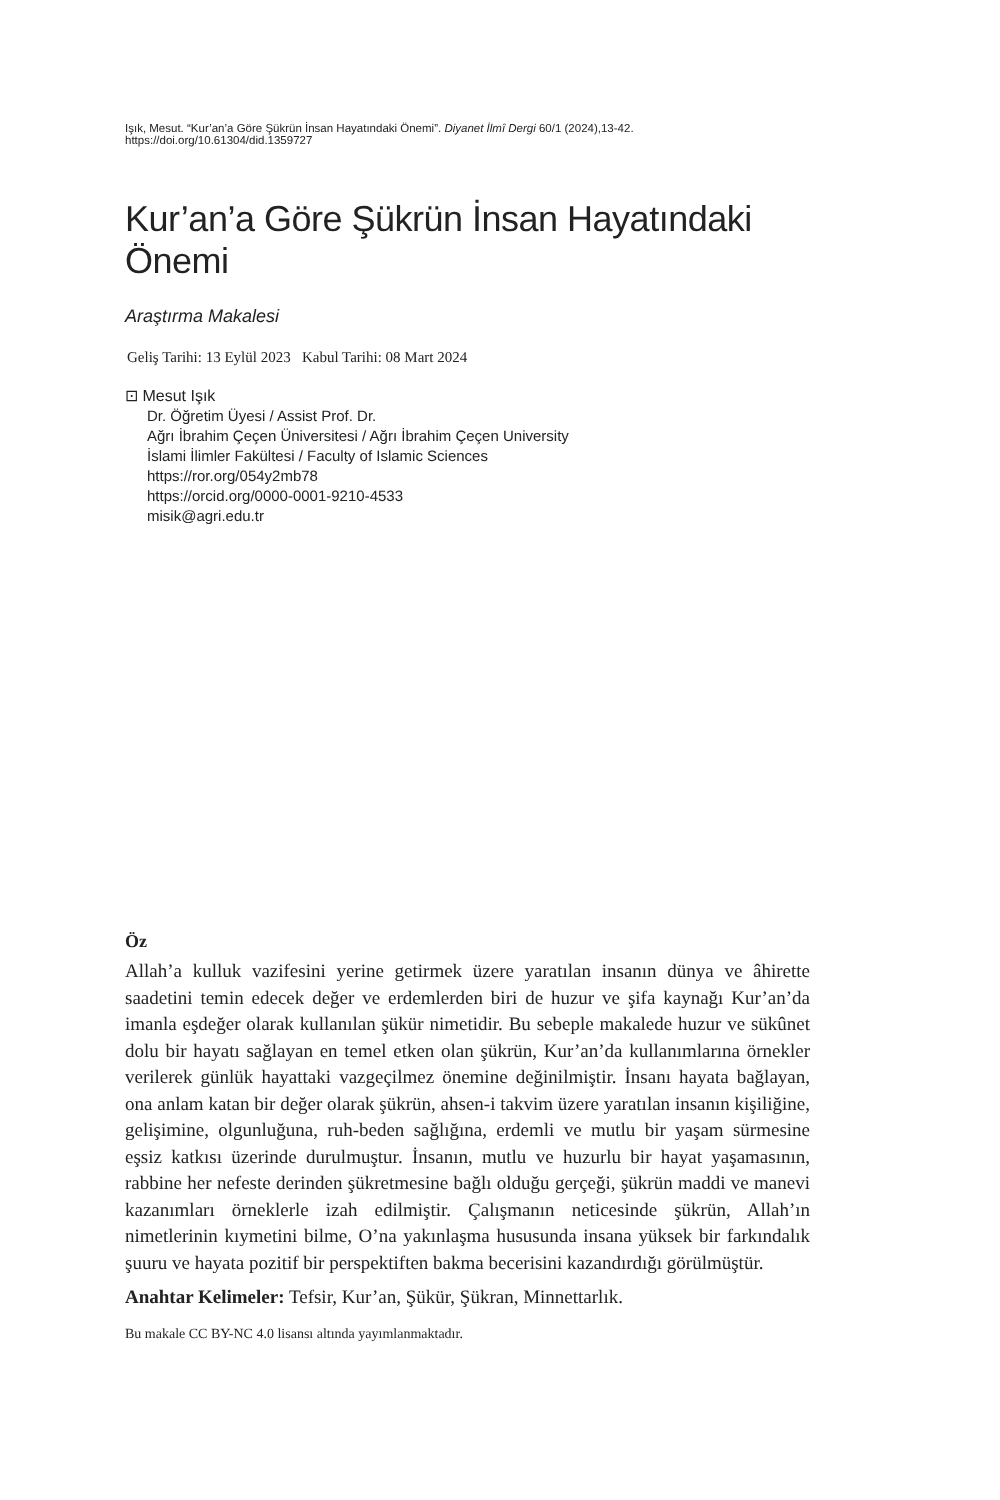Işık, Mesut. “Kur’an’a Göre Şükrün İnsan Hayatındaki Önemi”. Diyanet İlmî Dergi 60/1 (2024),13-42. https://doi.org/10.61304/did.1359727
Kur’an’a Göre Şükrün İnsan Hayatındaki Önemi
Araştırma Makalesi
Geliş Tarihi: 13 Eylül 2023 Kabul Tarihi: 08 Mart 2024
⊡ Mesut Işık
Dr. Öğretim Üyesi / Assist Prof. Dr.
Ağrı İbrahim Çeçen Üniversitesi / Ağrı İbrahim Çeçen University
İslami İlimler Fakültesi / Faculty of Islamic Sciences
https://ror.org/054y2mb78
https://orcid.org/0000-0001-9210-4533
misik@agri.edu.tr
Öz
Allah’a kulluk vazifesini yerine getirmek üzere yaratılan insanın dünya ve âhirette saadetini temin edecek değer ve erdemlerden biri de huzur ve şifa kaynağı Kur’an’da imanla eşdeğer olarak kullanılan şükür nimetidir. Bu sebeple makalede huzur ve sükûnet dolu bir hayatı sağlayan en temel etken olan şükrün, Kur’an’da kullanımlarına örnekler verilerek günlük hayattaki vazgeçilmez önemine değinilmiştir. İnsanı hayata bağlayan, ona anlam katan bir değer olarak şükrün, ahsen-i takvim üzere yaratılan insanın kişiliğine, gelişimine, olgunluğuna, ruh-beden sağlığına, erdemli ve mutlu bir yaşam sürmesine eşsiz katkısı üzerinde durulmuştur. İnsanın, mutlu ve huzurlu bir hayat yaşamasının, rabbine her nefeste derinden şükretmesine bağlı olduğu gerçeği, şükrün maddi ve manevi kazanımları örneklerle izah edilmiştir. Çalışmanın neticesinde şükrün, Allah’ın nimetlerinin kıymetini bilme, O’na yakınlaşma hususunda insana yüksek bir farkındalık şuuru ve hayata pozitif bir perspektiften bakma becerisini kazandırdığı görülmüştür.
Anahtar Kelimeler: Tefsir, Kur’an, Şükür, Şükran, Minnettarlık.
Bu makale CC BY-NC 4.0 lisansı altında yayımlanmaktadır.